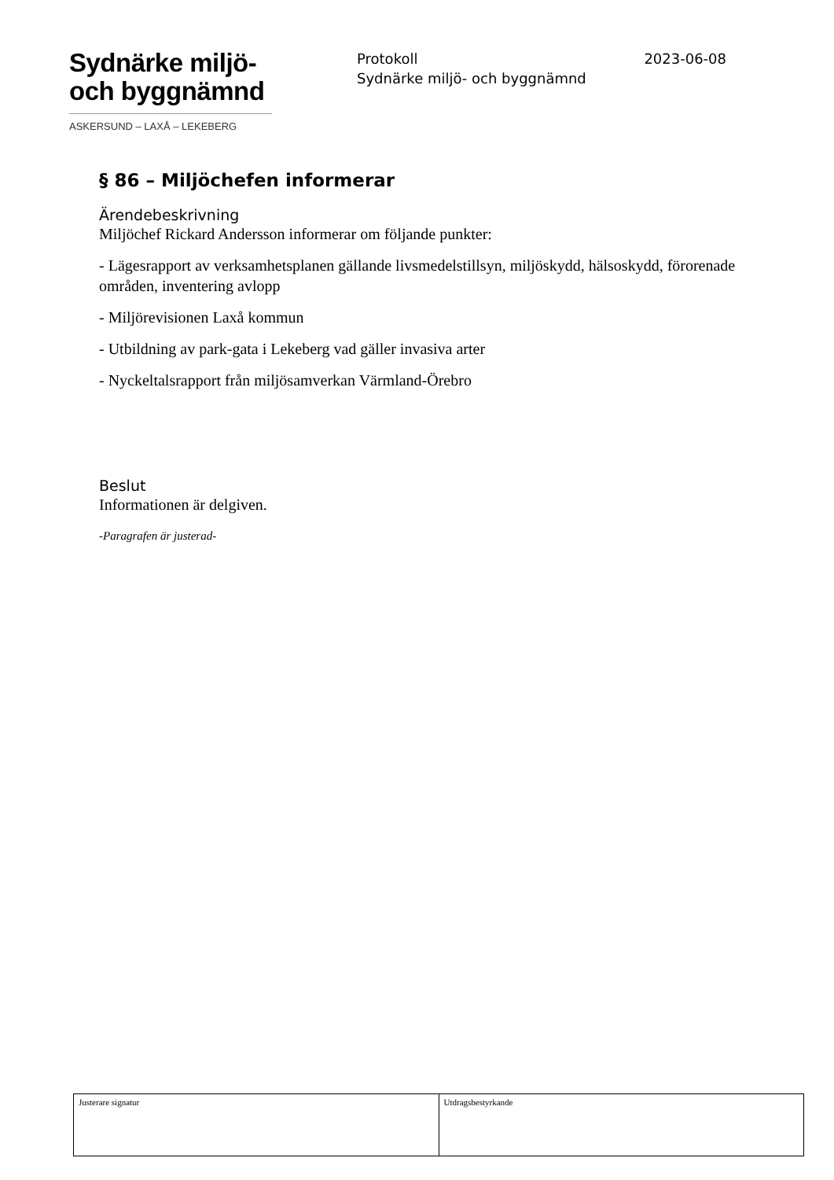Sydnärke miljö-
och byggnämnd
ASKERSUND – LAXÅ – LEKEBERG
Protokoll 2023-06-08
Sydnärke miljö- och byggnämnd
§ 86 – Miljöchefen informerar
Ärendebeskrivning
Miljöchef Rickard Andersson informerar om följande punkter:
- Lägesrapport av verksamhetsplanen gällande livsmedelstillsyn, miljöskydd, hälsoskydd, förorenade områden, inventering avlopp
- Miljörevisionen Laxå kommun
- Utbildning av park-gata i Lekeberg vad gäller invasiva arter
- Nyckeltalsrapport från miljösamverkan Värmland-Örebro
Beslut
Informationen är delgiven.
-Paragrafen är justerad-
| Justerare signatur | Utdragsbestyrkande |